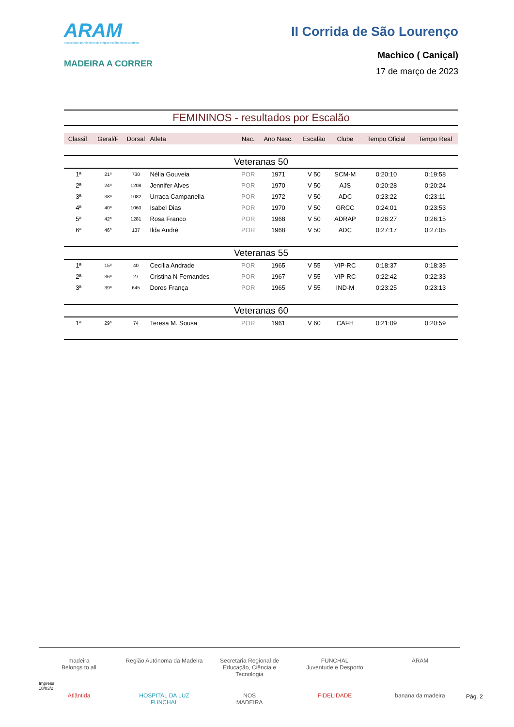ARAM
Associação de Atletismo da Região Autónoma da Madeira
MADEIRA A CORRER
II Corrida de São Lourenço
Machico ( Caniçal)
17 de março de 2023
FEMININOS - resultados por Escalão
| Classif. | Geral/F | Dorsal | Atleta | Nac. | Ano Nasc. | Escalão | Clube | Tempo Oficial | Tempo Real |
| --- | --- | --- | --- | --- | --- | --- | --- | --- | --- |
| Veteranas 50 | | | | | | | | | |
| 1ª | 21ª | 730 | Nélia Gouveia | POR | 1971 | V 50 | SCM-M | 0:20:10 | 0:19:58 |
| 2ª | 24ª | 1208 | Jennifer Alves | POR | 1970 | V 50 | AJS | 0:20:28 | 0:20:24 |
| 3ª | 38ª | 1082 | Urraca Campanella | POR | 1972 | V 50 | ADC | 0:23:22 | 0:23:11 |
| 4ª | 40ª | 1060 | Isabel Dias | POR | 1970 | V 50 | GRCC | 0:24:01 | 0:23:53 |
| 5ª | 42ª | 1281 | Rosa Franco | POR | 1968 | V 50 | ADRAP | 0:26:27 | 0:26:15 |
| 6ª | 46ª | 137 | Ilda André | POR | 1968 | V 50 | ADC | 0:27:17 | 0:27:05 |
| Veteranas 55 | | | | | | | | | |
| 1ª | 15ª | 40 | Cecília Andrade | POR | 1965 | V 55 | VIP-RC | 0:18:37 | 0:18:35 |
| 2ª | 36ª | 27 | Cristina N Fernandes | POR | 1967 | V 55 | VIP-RC | 0:22:42 | 0:22:33 |
| 3ª | 39ª | 645 | Dores França | POR | 1965 | V 55 | IND-M | 0:23:25 | 0:23:13 |
| Veteranas 60 | | | | | | | | | |
| 1ª | 29ª | 74 | Teresa M. Sousa | POR | 1961 | V 60 | CAFH | 0:21:09 | 0:20:59 |
madeira
Belongs to all
Região Autónoma da Madeira
Secretaria Regional de Educação, Ciência e Tecnologia
FUNCHAL
Juventude e Desporto
ARAM
Atlântida
HOSPITAL DA LUZ
FUNCHAL
NOS
MADEIRA
FIDELIDADE
banana da madeira
Impress
18/03/2
Pág. 2